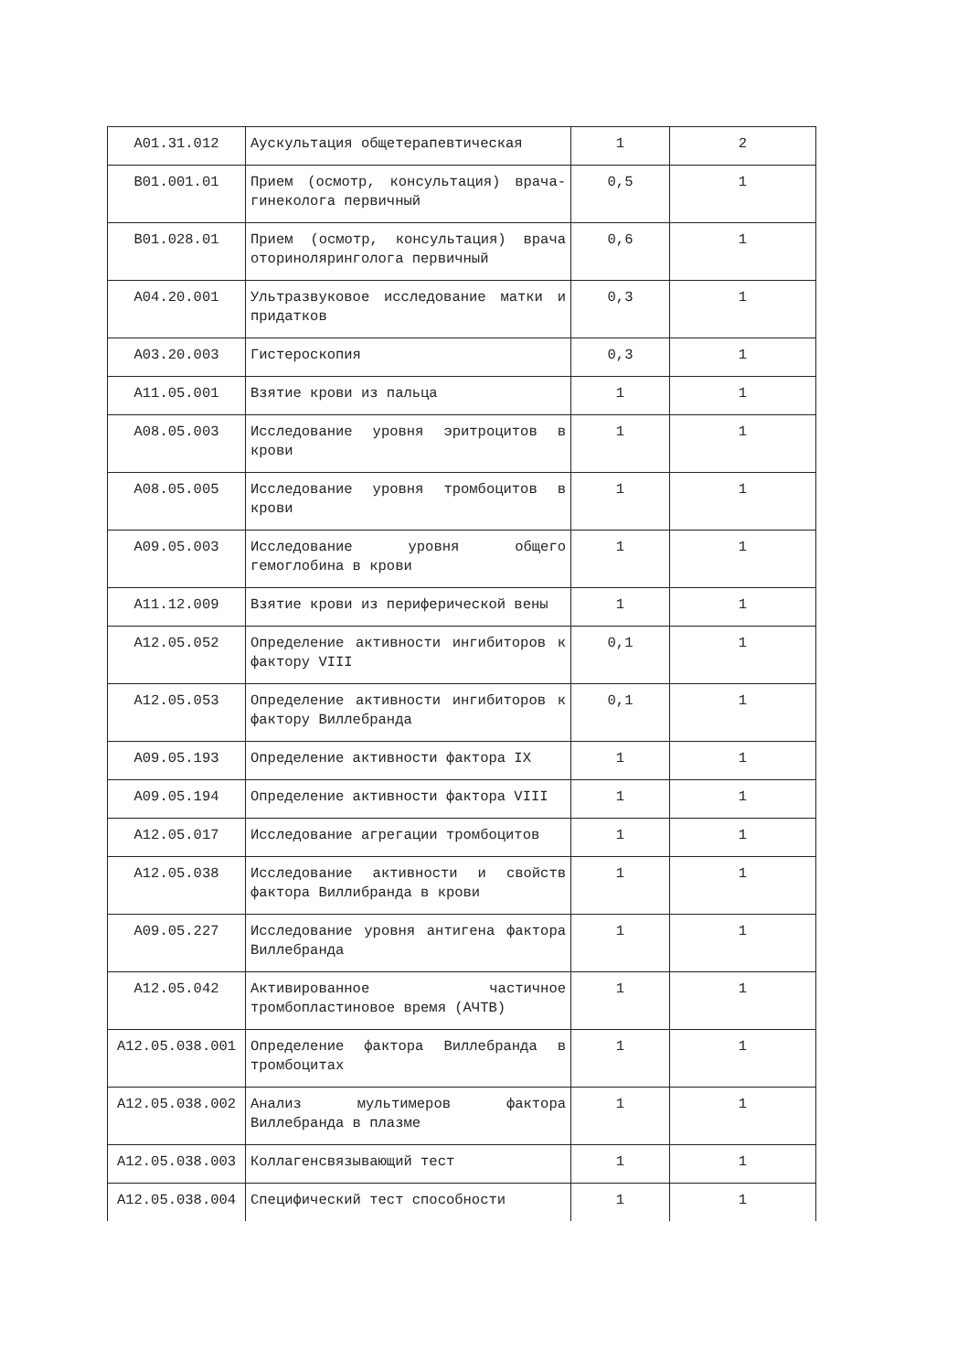| A01.31.012 | Аускультация общетерапевтическая | 1 | 2 |
| B01.001.01 | Прием (осмотр, консультация) врача-гинеколога первичный | 0,5 | 1 |
| B01.028.01 | Прием (осмотр, консультация) врача оториноляринголога первичный | 0,6 | 1 |
| A04.20.001 | Ультразвуковое исследование матки и придатков | 0,3 | 1 |
| A03.20.003 | Гистероскопия | 0,3 | 1 |
| A11.05.001 | Взятие крови из пальца | 1 | 1 |
| A08.05.003 | Исследование уровня эритроцитов в крови | 1 | 1 |
| A08.05.005 | Исследование уровня тромбоцитов в крови | 1 | 1 |
| A09.05.003 | Исследование уровня общего гемоглобина в крови | 1 | 1 |
| A11.12.009 | Взятие крови из периферической вены | 1 | 1 |
| A12.05.052 | Определение активности ингибиторов к фактору VIII | 0,1 | 1 |
| A12.05.053 | Определение активности ингибиторов к фактору Виллебранда | 0,1 | 1 |
| A09.05.193 | Определение активности фактора IX | 1 | 1 |
| A09.05.194 | Определение активности фактора VIII | 1 | 1 |
| A12.05.017 | Исследование агрегации тромбоцитов | 1 | 1 |
| A12.05.038 | Исследование активности и свойств фактора Виллибранда в крови | 1 | 1 |
| A09.05.227 | Исследование уровня антигена фактора Виллебранда | 1 | 1 |
| A12.05.042 | Активированное частичное тромбопластиновое время (АЧТВ) | 1 | 1 |
| A12.05.038.001 | Определение фактора Виллебранда в тромбоцитах | 1 | 1 |
| A12.05.038.002 | Анализ мультимеров фактора Виллебранда в плазме | 1 | 1 |
| A12.05.038.003 | Коллагенсвязывающий тест | 1 | 1 |
| A12.05.038.004 | Специфический тест способности | 1 | 1 |